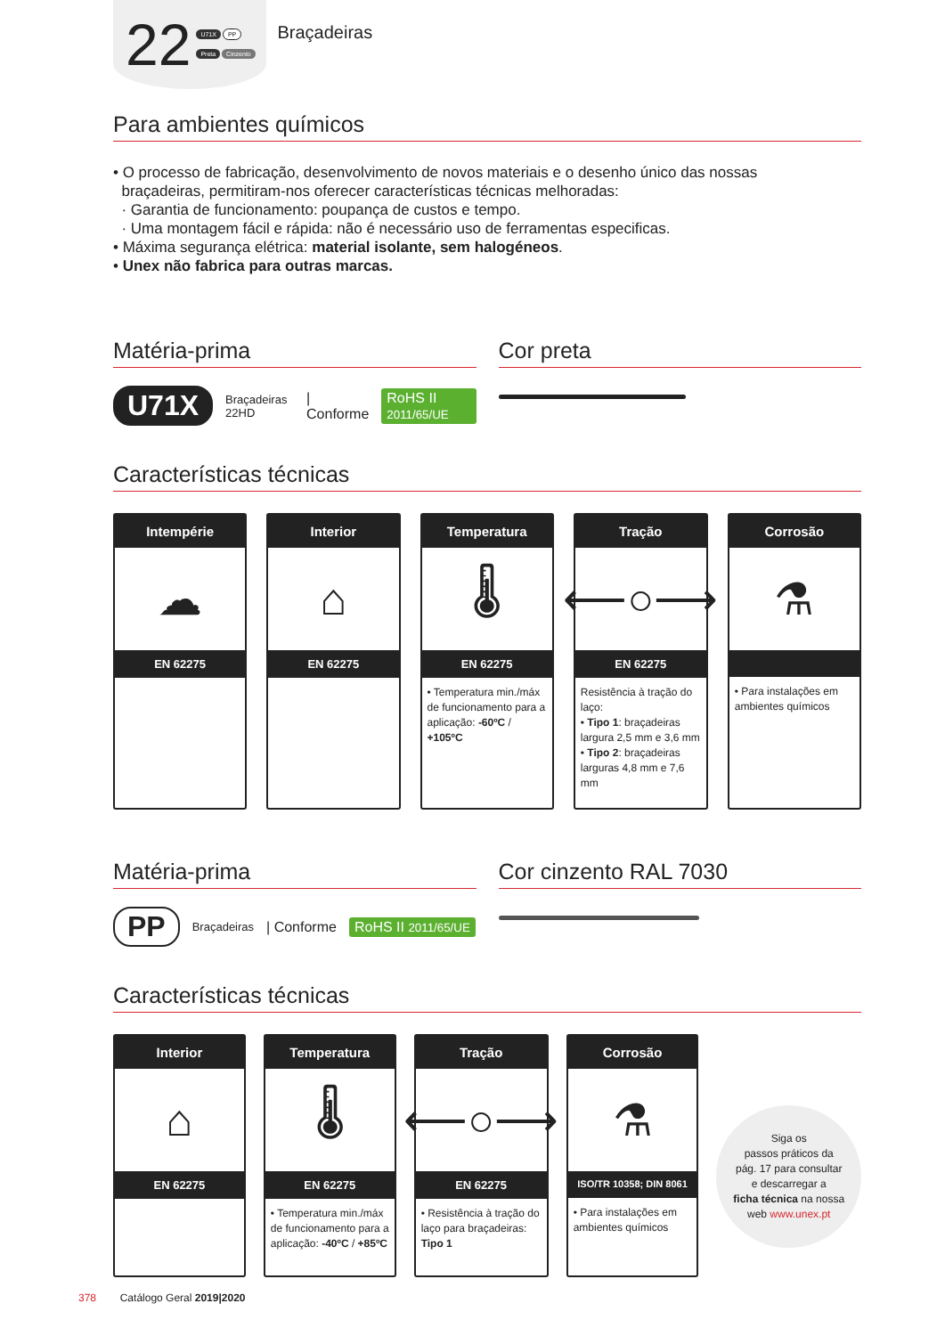22
U71X PP
Preta Cinzento
Braçadeiras
Para ambientes químicos
• O processo de fabricação, desenvolvimento de novos materiais e o desenho único das nossas
braçadeiras, permitiram-nos oferecer características técnicas melhoradas:
· Garantia de funcionamento: poupança de custos e tempo.
· Uma montagem fácil e rápida: não é necessário uso de ferramentas especificas.
• Máxima segurança elétrica: material isolante, sem halogéneos.
• Unex não fabrica para outras marcas.
Matéria-prima
U71X Braçadeiras 22HD | Conforme RoHS II 2011/65/UE
Cor preta
Características técnicas
Intempérie
☁
EN 62275
Interior
⌂
EN 62275
Temperatura
🌡
EN 62275
• Temperatura min./máx de funcionamento para a aplicação: -60ºC / +105ºC
Tração
⟵○⟶
EN 62275
Resistência à tração do laço:
• Tipo 1: braçadeiras largura 2,5 mm e 3,6 mm
• Tipo 2: braçadeiras larguras 4,8 mm e 7,6 mm
Corrosão
⚗
• Para instalações em ambientes químicos
Matéria-prima
PP Braçadeiras | Conforme RoHS II 2011/65/UE
Cor cinzento RAL 7030
Características técnicas
Interior
⌂
EN 62275
Temperatura
🌡
EN 62275
• Temperatura min./máx de funcionamento para a aplicação: -40ºC / +85ºC
Tração
⟵○⟶
EN 62275
• Resistência à tração do laço para braçadeiras: Tipo 1
Corrosão
⚗
ISO/TR 10358; DIN 8061
• Para instalações em ambientes químicos
Siga os
passos práticos da
pág. 17 para consultar
e descarregar a
ficha técnica na nossa
web www.unex.pt
378 Catálogo Geral 2019|2020